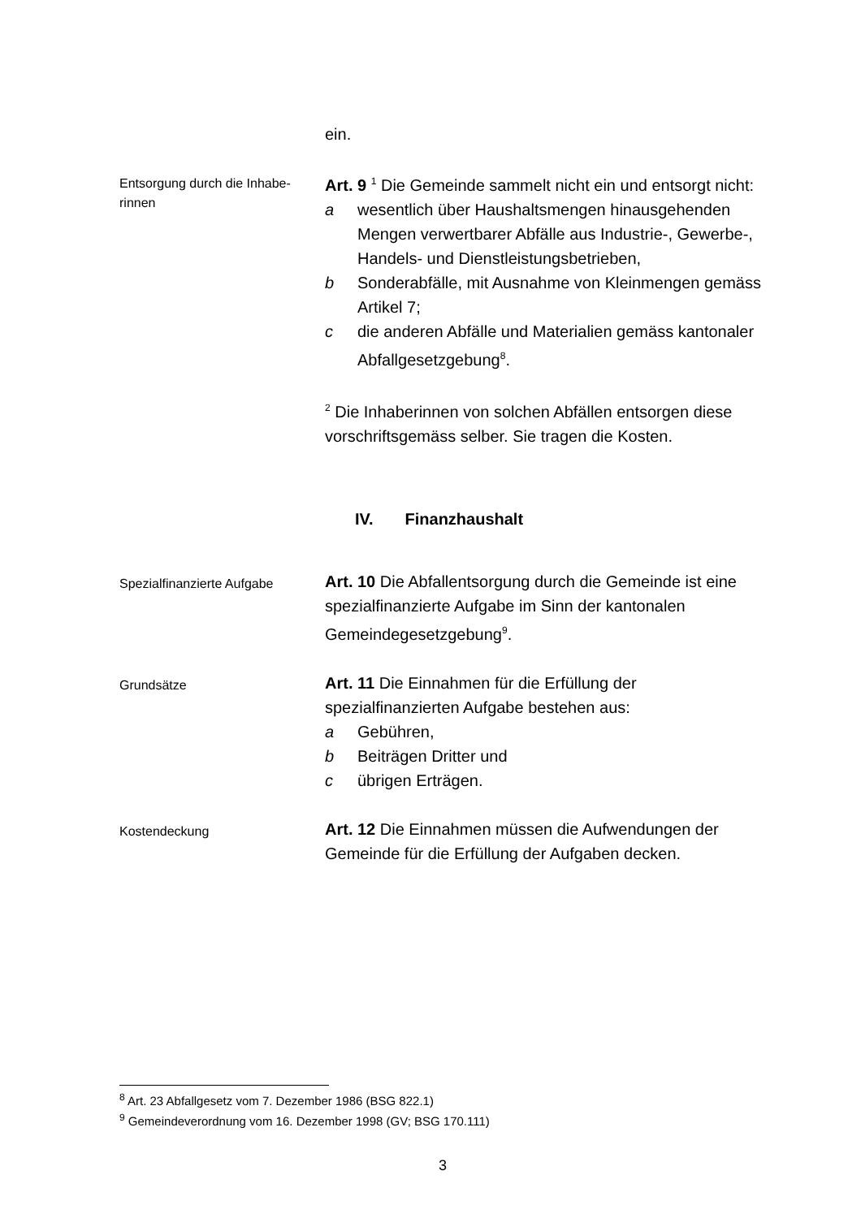ein.
Entsorgung durch die Inhabe-
rinnen
Art. 9 <sup>1</sup> Die Gemeinde sammelt nicht ein und entsorgt nicht:
a wesentlich über Haushaltsmengen hinausgehenden Mengen verwertbarer Abfälle aus Industrie-, Gewerbe-, Handels- und Dienstleistungsbetrieben,
b Sonderabfälle, mit Ausnahme von Kleinmengen gemäss Artikel 7;
c die anderen Abfälle und Materialien gemäss kantonaler Abfallgesetzgebung<sup>8</sup>.
<sup>2</sup> Die Inhaberinnen von solchen Abfällen entsorgen diese vorschriftsgemäss selber. Sie tragen die Kosten.
IV. Finanzhaushalt
Spezialfinanzierte Aufgabe
Art. 10 Die Abfallentsorgung durch die Gemeinde ist eine spezialfinanzierte Aufgabe im Sinn der kantonalen Gemeindegesetzgebung<sup>9</sup>.
Grundsätze
Art. 11 Die Einnahmen für die Erfüllung der spezialfinanzierten Aufgabe bestehen aus:
a Gebühren,
b Beiträgen Dritter und
c übrigen Erträgen.
Kostendeckung
Art. 12 Die Einnahmen müssen die Aufwendungen der Gemeinde für die Erfüllung der Aufgaben decken.
<sup>8</sup> Art. 23 Abfallgesetz vom 7. Dezember 1986 (BSG 822.1)
<sup>9</sup> Gemeindeverordnung vom 16. Dezember 1998 (GV; BSG 170.111)
3